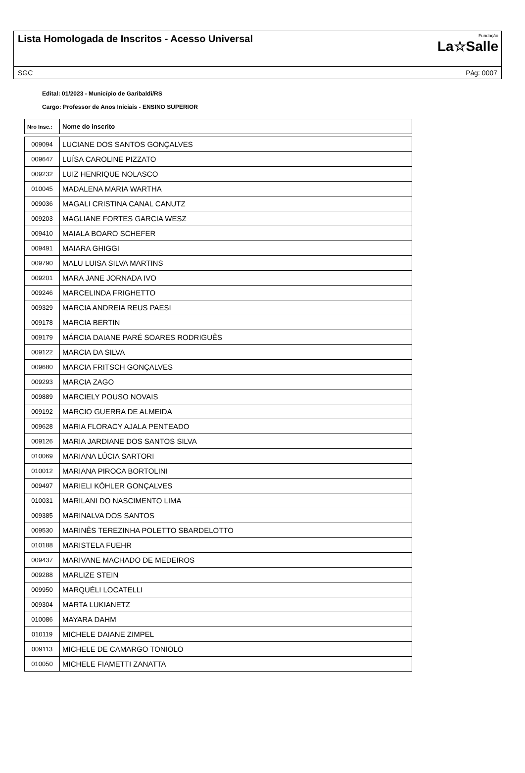Lista Homologada de Inscritos - Acesso Universal
Fundação
La☆Salle
SGC Pág: 0007
Edital: 01/2023 - Município de Garibaldi/RS
Cargo: Professor de Anos Iniciais - ENSINO SUPERIOR
| Nro Insc.: | Nome do inscrito |
| --- | --- |
| 009094 | LUCIANE DOS SANTOS GONÇALVES |
| 009647 | LUÍSA CAROLINE PIZZATO |
| 009232 | LUIZ HENRIQUE NOLASCO |
| 010045 | MADALENA MARIA WARTHA |
| 009036 | MAGALI CRISTINA CANAL CANUTZ |
| 009203 | MAGLIANE FORTES GARCIA WESZ |
| 009410 | MAIALA BOARO SCHEFER |
| 009491 | MAIARA GHIGGI |
| 009790 | MALU LUISA SILVA MARTINS |
| 009201 | MARA JANE JORNADA IVO |
| 009246 | MARCELINDA FRIGHETTO |
| 009329 | MARCIA ANDREIA REUS PAESI |
| 009178 | MARCIA BERTIN |
| 009179 | MÁRCIA DAIANE PARÉ SOARES RODRIGUÊS |
| 009122 | MARCIA DA SILVA |
| 009680 | MARCIA FRITSCH GONÇALVES |
| 009293 | MARCIA ZAGO |
| 009889 | MARCIELY POUSO NOVAIS |
| 009192 | MARCIO GUERRA DE ALMEIDA |
| 009628 | MARIA FLORACY AJALA PENTEADO |
| 009126 | MARIA JARDIANE DOS SANTOS SILVA |
| 010069 | MARIANA LÚCIA SARTORI |
| 010012 | MARIANA PIROCA BORTOLINI |
| 009497 | MARIELI KÖHLER GONÇALVES |
| 010031 | MARILANI DO NASCIMENTO LIMA |
| 009385 | MARINALVA DOS SANTOS |
| 009530 | MARINÊS TEREZINHA POLETTO SBARDELOTTO |
| 010188 | MARISTELA FUEHR |
| 009437 | MARIVANE MACHADO DE MEDEIROS |
| 009288 | MARLIZE STEIN |
| 009950 | MARQUÉLI LOCATELLI |
| 009304 | MARTA LUKIANETZ |
| 010086 | MAYARA DAHM |
| 010119 | MICHELE DAIANE ZIMPEL |
| 009113 | MICHELE DE CAMARGO TONIOLO |
| 010050 | MICHELE FIAMETTI ZANATTA |